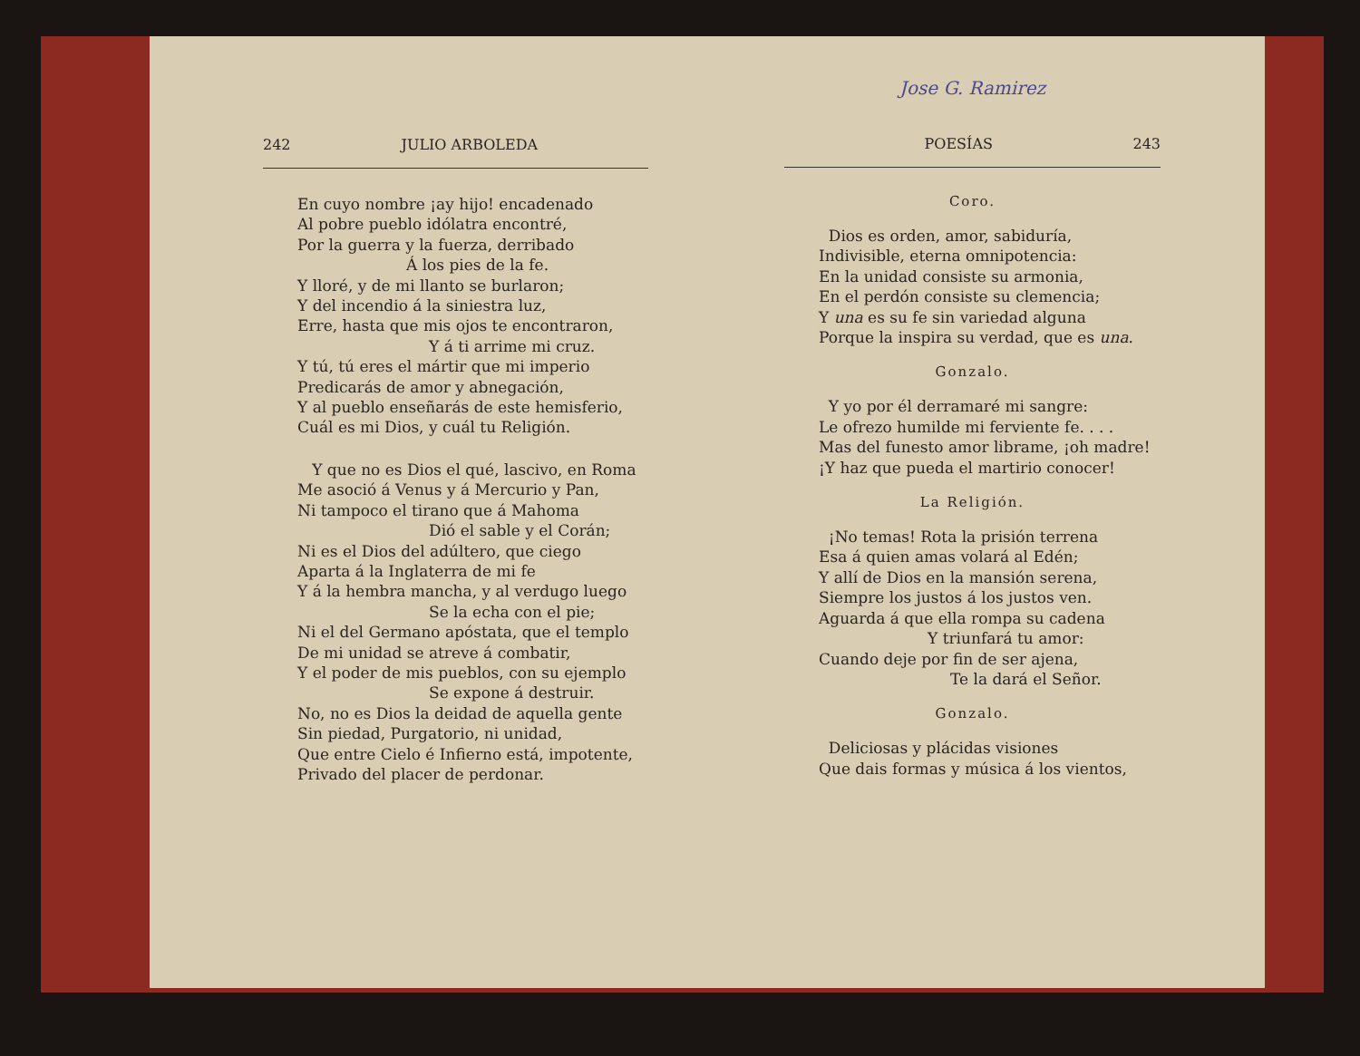242 JULIO ARBOLEDA
En cuyo nombre ¡ay hijo! encadenado
Al pobre pueblo idólatra encontré,
Por la guerra y la fuerza, derribado
Á los pies de la fe.
Y lloré, y de mi llanto se burlaron;
Y del incendio á la siniestra luz,
Erre, hasta que mis ojos te encontraron,
Y á ti arrime mi cruz.
Y tú, tú eres el mártir que mi imperio
Predicarás de amor y abnegación,
Y al pueblo enseñarás de este hemisferio,
Cuál es mi Dios, y cuál tu Religión.
Y que no es Dios el qué, lascivo, en Roma
Me asoció á Venus y á Mercurio y Pan,
Ni tampoco el tirano que á Mahoma
Dió el sable y el Corán;
Ni es el Dios del adúltero, que ciego
Aparta á la Inglaterra de mi fe
Y á la hembra mancha, y al verdugo luego
Se la echa con el pie;
Ni el del Germano apóstata, que el templo
De mi unidad se atreve á combatir,
Y el poder de mis pueblos, con su ejemplo
Se expone á destruir.
No, no es Dios la deidad de aquella gente
Sin piedad, Purgatorio, ni unidad,
Que entre Cielo é Infierno está, impotente,
Privado del placer de perdonar.
Jose G. Ramirez
POESÍAS 243
Coro.
Dios es orden, amor, sabiduría,
Indivisible, eterna omnipotencia:
En la unidad consiste su armonia,
En el perdón consiste su clemencia;
Y una es su fe sin variedad alguna
Porque la inspira su verdad, que es una.
Gonzalo.
Y yo por él derramaré mi sangre:
Le ofrezo humilde mi ferviente fe. . . .
Mas del funesto amor librame, ¡oh madre!
¡Y haz que pueda el martirio conocer!
La Religión.
¡No temas! Rota la prisión terrena
Esa á quien amas volará al Edén;
Y allí de Dios en la mansión serena,
Siempre los justos á los justos ven.
Aguarda á que ella rompa su cadena
Y triunfará tu amor:
Cuando deje por fin de ser ajena,
Te la dará el Señor.
Gonzalo.
Deliciosas y plácidas visiones
Que dais formas y música á los vientos,